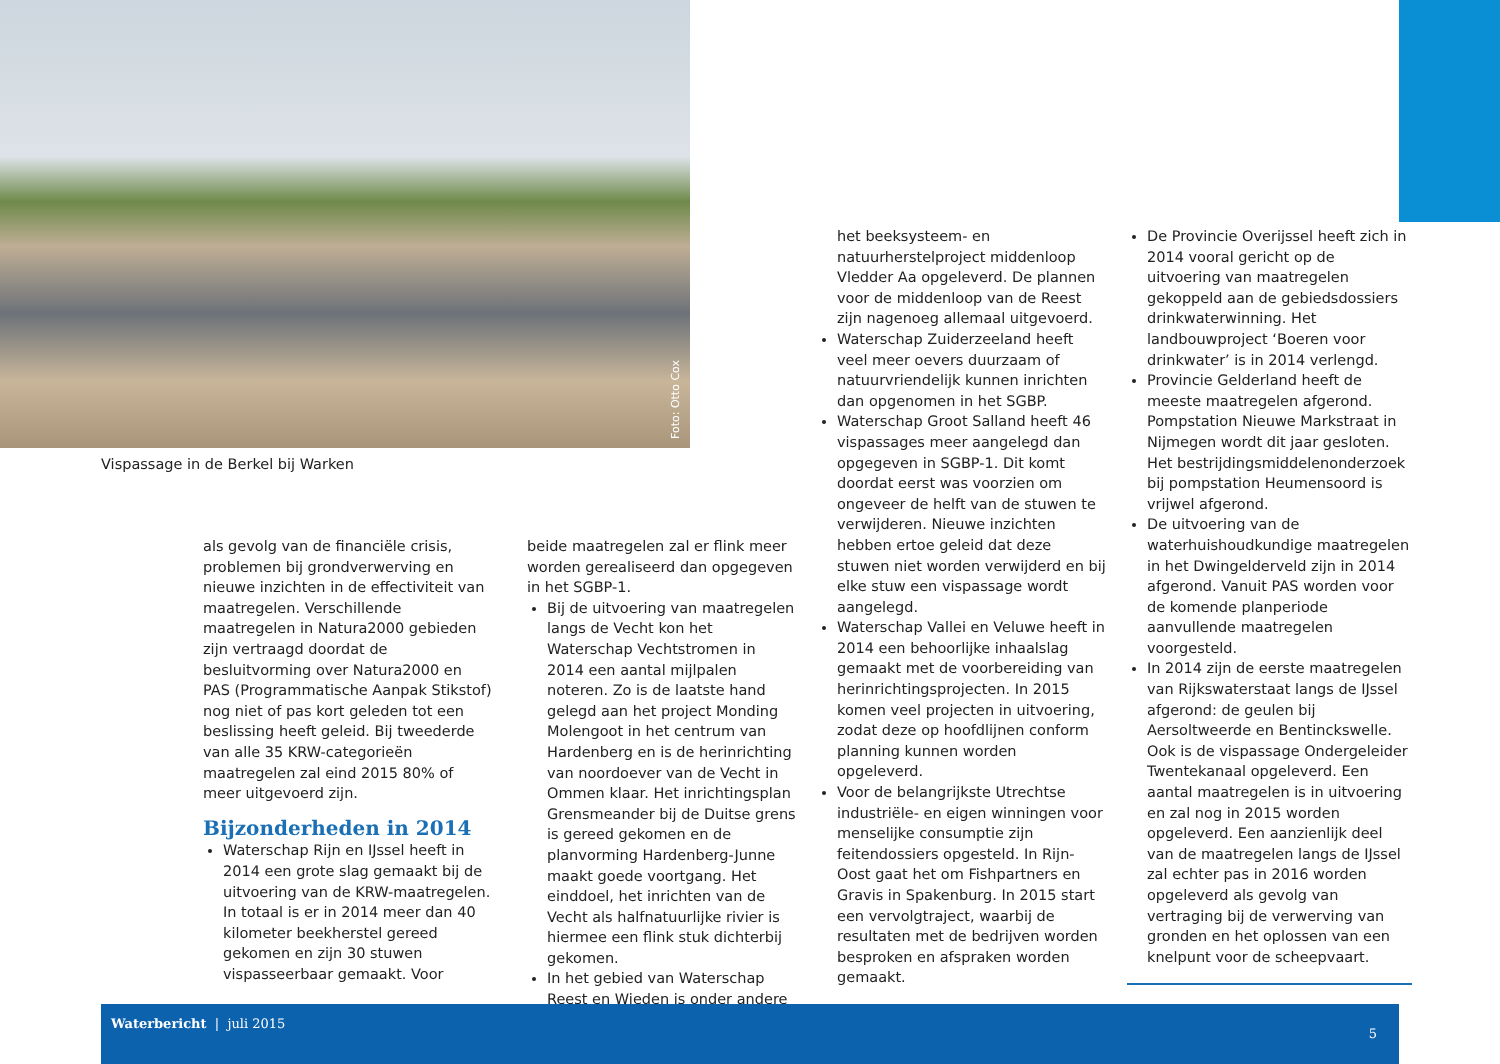Foto: Otto Cox
Vispassage in de Berkel bij Warken
als gevolg van de financiële crisis, problemen bij grondverwerving en nieuwe inzichten in de effectiviteit van maatregelen. Verschillende maatregelen in Natura2000 gebieden zijn vertraagd doordat de besluitvorming over Natura2000 en PAS (Programmatische Aanpak Stikstof) nog niet of pas kort geleden tot een beslissing heeft geleid. Bij tweederde van alle 35 KRW-categorieën maatregelen zal eind 2015 80% of meer uitgevoerd zijn.
Bijzonderheden in 2014
Waterschap Rijn en IJssel heeft in 2014 een grote slag gemaakt bij de uitvoering van de KRW-maatregelen. In totaal is er in 2014 meer dan 40 kilometer beekherstel gereed gekomen en zijn 30 stuwen vispasseerbaar gemaakt. Voor
beide maatregelen zal er flink meer worden gerealiseerd dan opgegeven in het SGBP-1.
Bij de uitvoering van maatregelen langs de Vecht kon het Waterschap Vechtstromen in 2014 een aantal mijlpalen noteren. Zo is de laatste hand gelegd aan het project Monding Molengoot in het centrum van Hardenberg en is de herinrichting van noordoever van de Vecht in Ommen klaar. Het inrichtingsplan Grensmeander bij de Duitse grens is gereed gekomen en de planvorming Hardenberg-Junne maakt goede voortgang. Het einddoel, het inrichten van de Vecht als halfnatuurlijke rivier is hiermee een flink stuk dichterbij gekomen.
In het gebied van Waterschap Reest en Wieden is onder andere
het beeksysteem- en natuurherstelproject middenloop Vledder Aa opgeleverd. De plannen voor de middenloop van de Reest zijn nagenoeg allemaal uitgevoerd.
Waterschap Zuiderzeeland heeft veel meer oevers duurzaam of natuurvriendelijk kunnen inrichten dan opgenomen in het SGBP.
Waterschap Groot Salland heeft 46 vispassages meer aangelegd dan opgegeven in SGBP-1. Dit komt doordat eerst was voorzien om ongeveer de helft van de stuwen te verwijderen. Nieuwe inzichten hebben ertoe geleid dat deze stuwen niet worden verwijderd en bij elke stuw een vispassage wordt aangelegd.
Waterschap Vallei en Veluwe heeft in 2014 een behoorlijke inhaalslag gemaakt met de voorbereiding van herinrichtingsprojecten. In 2015 komen veel projecten in uitvoering, zodat deze op hoofdlijnen conform planning kunnen worden opgeleverd.
Voor de belangrijkste Utrechtse industriële- en eigen winningen voor menselijke consumptie zijn feitendossiers opgesteld. In Rijn-Oost gaat het om Fishpartners en Gravis in Spakenburg. In 2015 start een vervolgtraject, waarbij de resultaten met de bedrijven worden besproken en afspraken worden gemaakt.
De Provincie Overijssel heeft zich in 2014 vooral gericht op de uitvoering van maatregelen gekoppeld aan de gebiedsdossiers drinkwaterwinning. Het landbouwproject ‘Boeren voor drinkwater’ is in 2014 verlengd.
Provincie Gelderland heeft de meeste maatregelen afgerond. Pompstation Nieuwe Markstraat in Nijmegen wordt dit jaar gesloten. Het bestrijdingsmiddelenonderzoek bij pompstation Heumensoord is vrijwel afgerond.
De uitvoering van de waterhuishoudkundige maatregelen in het Dwingelderveld zijn in 2014 afgerond. Vanuit PAS worden voor de komende planperiode aanvullende maatregelen voorgesteld.
In 2014 zijn de eerste maatregelen van Rijkswaterstaat langs de IJssel afgerond: de geulen bij Aersoltweerde en Bentinckswelle. Ook is de vispassage Ondergeleider Twentekanaal opgeleverd. Een aantal maatregelen is in uitvoering en zal nog in 2015 worden opgeleverd. Een aanzienlijk deel van de maatregelen langs de IJssel zal echter pas in 2016 worden opgeleverd als gevolg van vertraging bij de verwerving van gronden en het oplossen van een knelpunt voor de scheepvaart.
Waterbericht | juli 2015
5